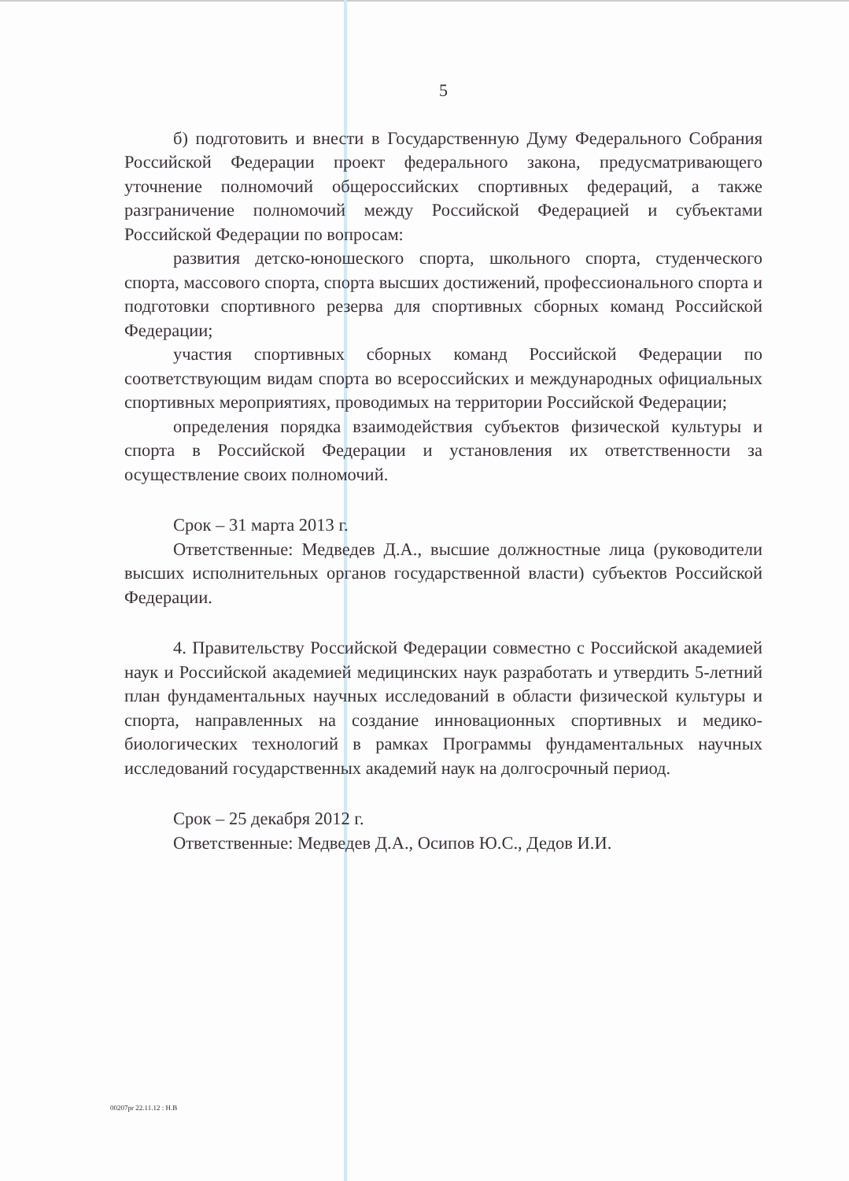5
б) подготовить и внести в Государственную Думу Федерального Собрания Российской Федерации проект федерального закона, предусматривающего уточнение полномочий общероссийских спортивных федераций, а также разграничение полномочий между Российской Федерацией и субъектами Российской Федерации по вопросам:
развития детско-юношеского спорта, школьного спорта, студенческого спорта, массового спорта, спорта высших достижений, профессионального спорта и подготовки спортивного резерва для спортивных сборных команд Российской Федерации;
участия спортивных сборных команд Российской Федерации по соответствующим видам спорта во всероссийских и международных официальных спортивных мероприятиях, проводимых на территории Российской Федерации;
определения порядка взаимодействия субъектов физической культуры и спорта в Российской Федерации и установления их ответственности за осуществление своих полномочий.
Срок – 31 марта 2013 г.
Ответственные: Медведев Д.А., высшие должностные лица (руководители высших исполнительных органов государственной власти) субъектов Российской Федерации.
4. Правительству Российской Федерации совместно с Российской академией наук и Российской академией медицинских наук разработать и утвердить 5-летний план фундаментальных научных исследований в области физической культуры и спорта, направленных на создание инновационных спортивных и медико-биологических технологий в рамках Программы фундаментальных научных исследований государственных академий наук на долгосрочный период.
Срок – 25 декабря 2012 г.
Ответственные: Медведев Д.А., Осипов Ю.С., Дедов И.И.
00207pr 22.11.12 : Н.В